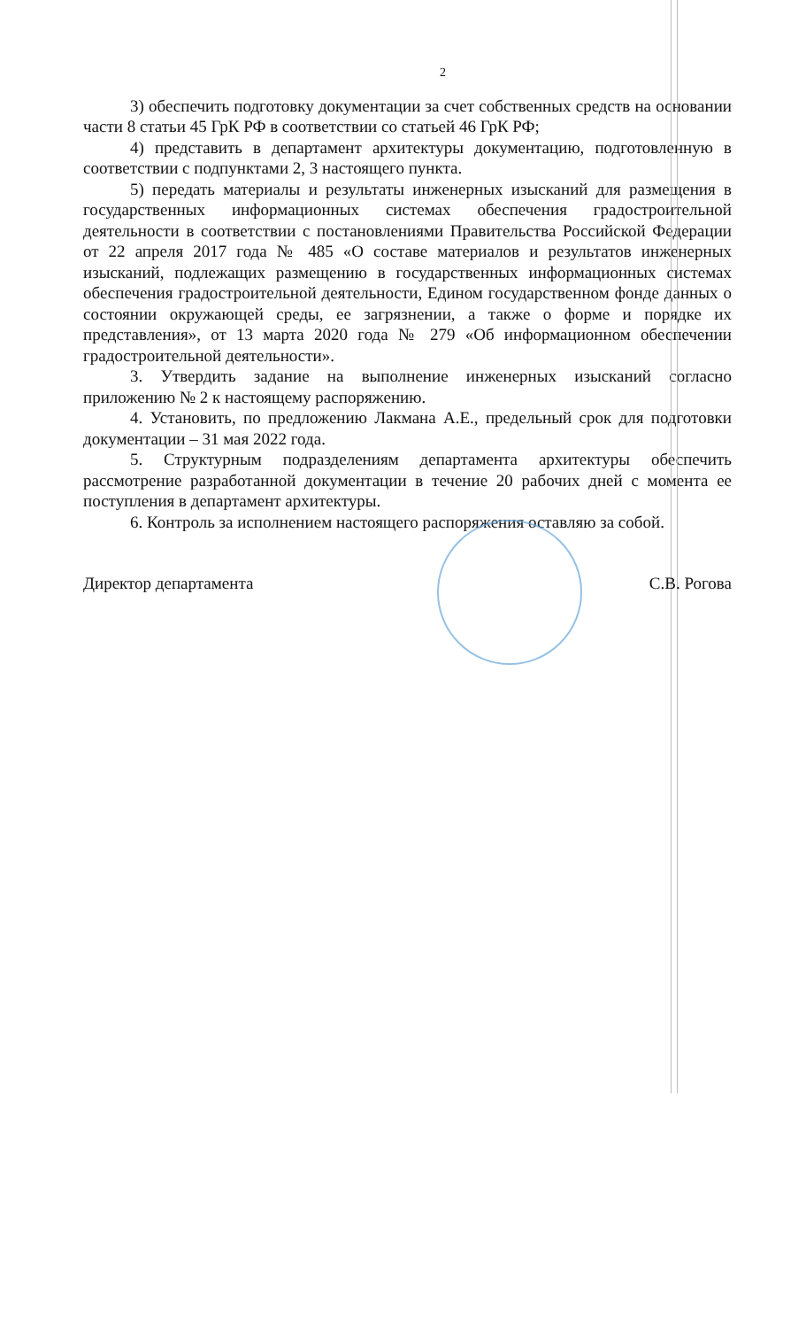2
3) обеспечить подготовку документации за счет собственных средств на основании части 8 статьи 45 ГрК РФ в соответствии со статьей 46 ГрК РФ;
4) представить в департамент архитектуры документацию, подготовленную в соответствии с подпунктами 2, 3 настоящего пункта.
5) передать материалы и результаты инженерных изысканий для размещения в государственных информационных системах обеспечения градостроительной деятельности в соответствии с постановлениями Правительства Российской Федерации от 22 апреля 2017 года № 485 «О составе материалов и результатов инженерных изысканий, подлежащих размещению в государственных информационных системах обеспечения градостроительной деятельности, Едином государственном фонде данных о состоянии окружающей среды, ее загрязнении, а также о форме и порядке их представления», от 13 марта 2020 года № 279 «Об информационном обеспечении градостроительной деятельности».
3. Утвердить задание на выполнение инженерных изысканий согласно приложению № 2 к настоящему распоряжению.
4. Установить, по предложению Лакмана А.Е., предельный срок для подготовки документации – 31 мая 2022 года.
5. Структурным подразделениям департамента архитектуры обеспечить рассмотрение разработанной документации в течение 20 рабочих дней с момента ее поступления в департамент архитектуры.
6. Контроль за исполнением настоящего распоряжения оставляю за собой.
Директор департамента С.В. Рогова